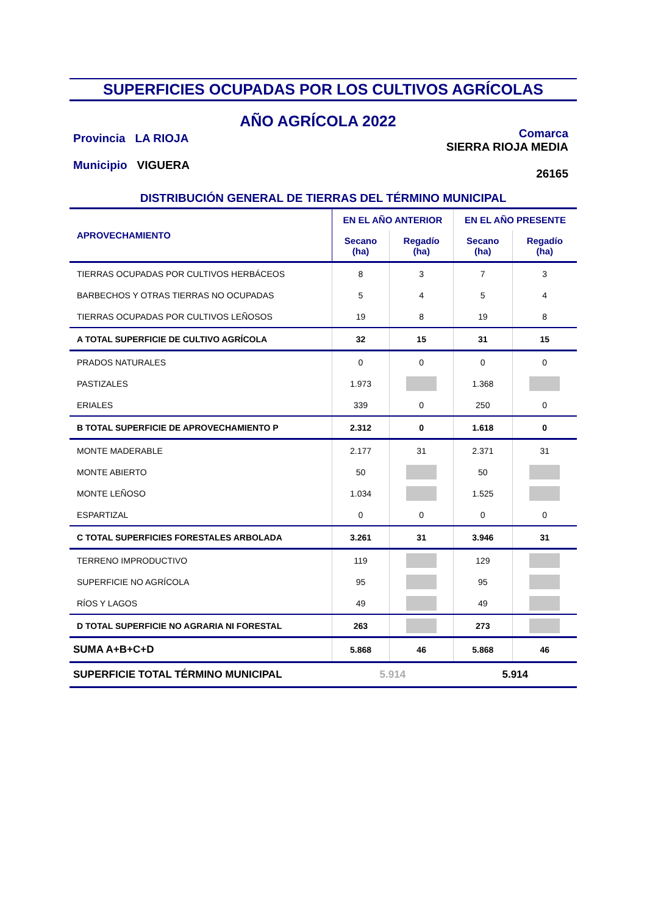SUPERFICIES OCUPADAS POR LOS CULTIVOS AGRÍCOLAS
Provincia LA RIOJA
Municipio VIGUERA
AÑO AGRÍCOLA 2022
Comarca
SIERRA RIOJA MEDIA
26165
DISTRIBUCIÓN GENERAL DE TIERRAS DEL TÉRMINO MUNICIPAL
| APROVECHAMIENTO | EN EL AÑO ANTERIOR | | EN EL AÑO PRESENTE | |
| --- | --- | --- | --- | --- |
| | Secano (ha) | Regadío (ha) | Secano (ha) | Regadío (ha) |
| TIERRAS OCUPADAS POR CULTIVOS HERBÁCEOS | 8 | 3 | 7 | 3 |
| BARBECHOS Y OTRAS TIERRAS NO OCUPADAS | 5 | 4 | 5 | 4 |
| TIERRAS OCUPADAS POR CULTIVOS LEÑOSOS | 19 | 8 | 19 | 8 |
| A TOTAL SUPERFICIE DE CULTIVO AGRÍCOLA | 32 | 15 | 31 | 15 |
| PRADOS NATURALES | 0 | 0 | 0 | 0 |
| PASTIZALES | 1.973 | | 1.368 | |
| ERIALES | 339 | 0 | 250 | 0 |
| B TOTAL SUPERFICIE DE APROVECHAMIENTO P | 2.312 | 0 | 1.618 | 0 |
| MONTE MADERABLE | 2.177 | 31 | 2.371 | 31 |
| MONTE ABIERTO | 50 | | 50 | |
| MONTE LEÑOSO | 1.034 | | 1.525 | |
| ESPARTIZAL | 0 | 0 | 0 | 0 |
| C TOTAL SUPERFICIES FORESTALES ARBOLADA | 3.261 | 31 | 3.946 | 31 |
| TERRENO IMPRODUCTIVO | 119 | | 129 | |
| SUPERFICIE NO AGRÍCOLA | 95 | | 95 | |
| RÍOS Y LAGOS | 49 | | 49 | |
| D TOTAL SUPERFICIE NO AGRARIA NI FORESTAL | 263 | | 273 | |
| SUMA A+B+C+D | 5.868 | 46 | 5.868 | 46 |
| SUPERFICIE TOTAL TÉRMINO MUNICIPAL | 5.914 | | 5.914 | |